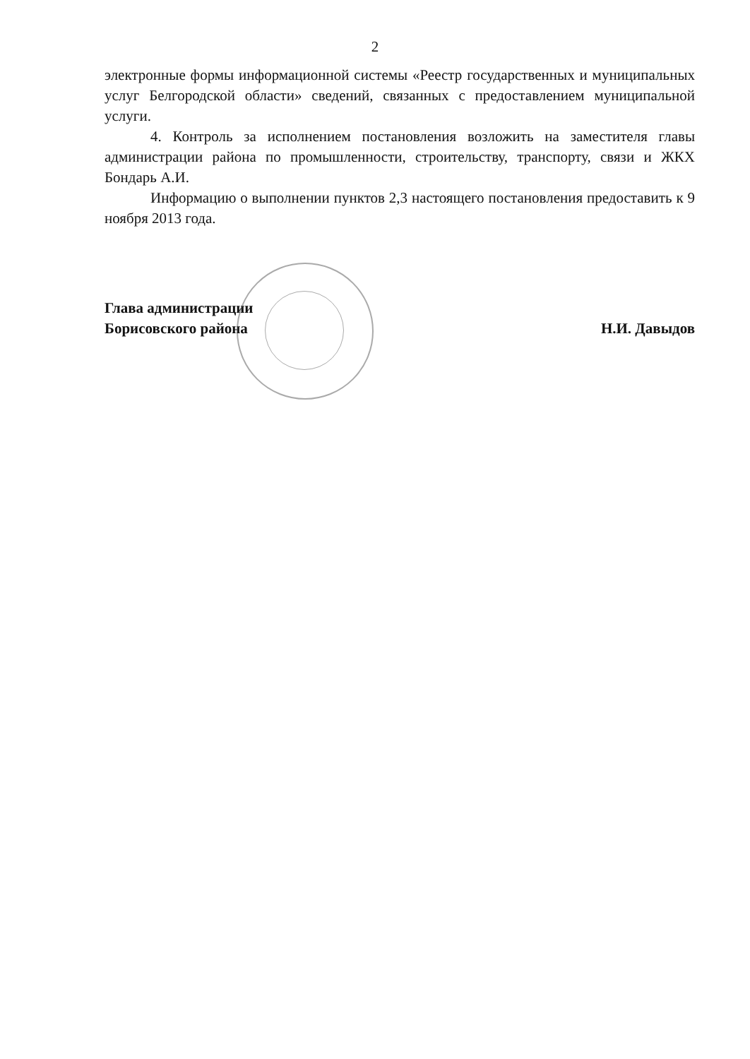2
электронные формы информационной системы «Реестр государственных и муниципальных услуг Белгородской области» сведений, связанных с предоставлением муниципальной услуги.
4. Контроль за исполнением постановления возложить на заместителя главы администрации района по промышленности, строительству, транспорту, связи и ЖКХ Бондарь А.И.
Информацию о выполнении пунктов 2,3 настоящего постановления предоставить к 9 ноября 2013 года.
Глава администрации
Борисовского района
Н.И. Давыдов